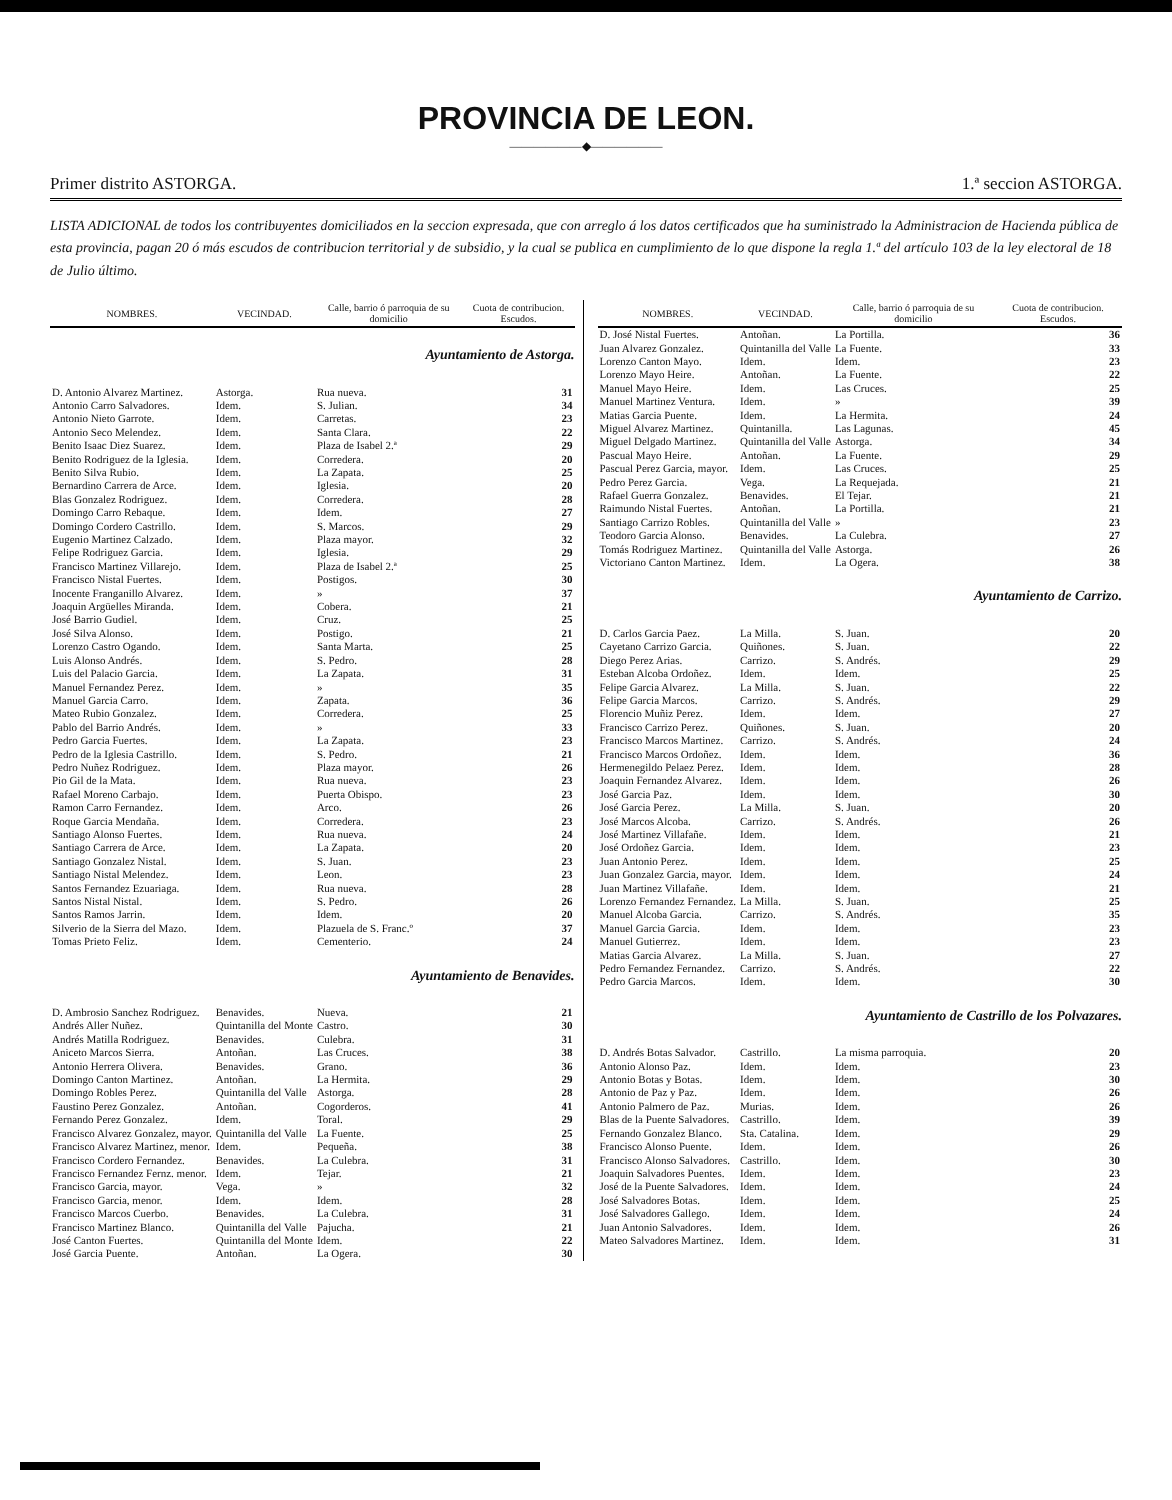PROVINCIA DE LEON.
——————◆——————
Primer distrito ASTORGA. 1.ª seccion ASTORGA.
LISTA ADICIONAL de todos los contribuyentes domiciliados en la seccion expresada, que con arreglo á los datos certificados que ha suministrado la Administracion de Hacienda pública de esta provincia, pagan 20 ó más escudos de contribucion territorial y de subsidio, y la cual se publica en cumplimiento de lo que dispone la regla 1.ª del artículo 103 de la ley electoral de 18 de Julio último.
| NOMBRES. | VECINDAD. | Calle, barrio ó parroquia de su domicilio | Cuota de contribucion. Escudos. |
| --- | --- | --- | --- |
| Ayuntamiento de Astorga. | | | |
| D. Antonio Alvarez Martinez. | Astorga. | Rua nueva. | 31 |
| Antonio Carro Salvadores. | Idem. | S. Julian. | 34 |
| Antonio Nieto Garrote. | Idem. | Carretas. | 23 |
| Antonio Seco Melendez. | Idem. | Santa Clara. | 22 |
| Benito Isaac Diez Suarez. | Idem. | Plaza de Isabel 2.ª | 29 |
| Benito Rodriguez de la Iglesia. | Idem. | Corredera. | 20 |
| Benito Silva Rubio. | Idem. | La Zapata. | 25 |
| Bernardino Carrera de Arce. | Idem. | Iglesia. | 20 |
| Blas Gonzalez Rodriguez. | Idem. | Corredera. | 28 |
| Domingo Carro Rebaque. | Idem. | Idem. | 27 |
| Domingo Cordero Castrillo. | Idem. | S. Marcos. | 29 |
| Eugenio Martinez Calzado. | Idem. | Plaza mayor. | 32 |
| Felipe Rodriguez Garcia. | Idem. | Iglesia. | 29 |
| Francisco Martinez Villarejo. | Idem. | Plaza de Isabel 2.ª | 25 |
| Francisco Nistal Fuertes. | Idem. | Postigos. | 30 |
| Inocente Franganillo Alvarez. | Idem. | » | 37 |
| Joaquin Argüelles Miranda. | Idem. | Cobera. | 21 |
| José Barrio Gudiel. | Idem. | Cruz. | 25 |
| José Silva Alonso. | Idem. | Postigo. | 21 |
| Lorenzo Castro Ogando. | Idem. | Santa Marta. | 25 |
| Luis Alonso Andrés. | Idem. | S. Pedro. | 28 |
| Luis del Palacio Garcia. | Idem. | La Zapata. | 31 |
| Manuel Fernandez Perez. | Idem. | » | 35 |
| Manuel Garcia Carro. | Idem. | Zapata. | 36 |
| Mateo Rubio Gonzalez. | Idem. | Corredera. | 25 |
| Pablo del Barrio Andrés. | Idem. | » | 33 |
| Pedro Garcia Fuertes. | Idem. | La Zapata. | 23 |
| Pedro de la Iglesia Castrillo. | Idem. | S. Pedro. | 21 |
| Pedro Nuñez Rodriguez. | Idem. | Plaza mayor. | 26 |
| Pio Gil de la Mata. | Idem. | Rua nueva. | 23 |
| Rafael Moreno Carbajo. | Idem. | Puerta Obispo. | 23 |
| Ramon Carro Fernandez. | Idem. | Arco. | 26 |
| Roque Garcia Mendaña. | Idem. | Corredera. | 23 |
| Santiago Alonso Fuertes. | Idem. | Rua nueva. | 24 |
| Santiago Carrera de Arce. | Idem. | La Zapata. | 20 |
| Santiago Gonzalez Nistal. | Idem. | S. Juan. | 23 |
| Santiago Nistal Melendez. | Idem. | Leon. | 23 |
| Santos Fernandez Ezuariaga. | Idem. | Rua nueva. | 28 |
| Santos Nistal Nistal. | Idem. | S. Pedro. | 26 |
| Santos Ramos Jarrin. | Idem. | Idem. | 20 |
| Silverio de la Sierra del Mazo. | Idem. | Plazuela de S. Franc.º | 37 |
| Tomas Prieto Feliz. | Idem. | Cementerio. | 24 |
| Ayuntamiento de Benavides. | | | |
| D. Ambrosio Sanchez Rodriguez. | Benavides. | Nueva. | 21 |
| Andrés Aller Nuñez. | Quintanilla del Monte | Castro. | 30 |
| Andrés Matilla Rodriguez. | Benavides. | Culebra. | 31 |
| Aniceto Marcos Sierra. | Antoñan. | Las Cruces. | 38 |
| Antonio Herrera Olivera. | Benavides. | Grano. | 36 |
| Domingo Canton Martinez. | Antoñan. | La Hermita. | 29 |
| Domingo Robles Perez. | Quintanilla del Valle | Astorga. | 28 |
| Faustino Perez Gonzalez. | Antoñan. | Cogorderos. | 41 |
| Fernando Perez Gonzalez. | Idem. | Toral. | 29 |
| Francisco Alvarez Gonzalez, mayor. | Quintanilla del Valle | La Fuente. | 25 |
| Francisco Alvarez Martinez, menor. | Idem. | Pequeña. | 38 |
| Francisco Cordero Fernandez. | Benavides. | La Culebra. | 31 |
| Francisco Fernandez Fernz. menor. | Idem. | Tejar. | 21 |
| Francisco Garcia, mayor. | Vega. | » | 32 |
| Francisco Garcia, menor. | Idem. | Idem. | 28 |
| Francisco Marcos Cuerbo. | Benavides. | La Culebra. | 31 |
| Francisco Martinez Blanco. | Quintanilla del Valle | Pajucha. | 21 |
| José Canton Fuertes. | Quintanilla del Monte | Idem. | 22 |
| José Garcia Puente. | Antoñan. | La Ogera. | 30 |
| NOMBRES. | VECINDAD. | Calle, barrio ó parroquia de su domicilio | Cuota de contribucion. Escudos. |
| --- | --- | --- | --- |
| D. José Nistal Fuertes. | Antoñan. | La Portilla. | 36 |
| Juan Alvarez Gonzalez. | Quintanilla del Valle | La Fuente. | 33 |
| Lorenzo Canton Mayo. | Idem. | Idem. | 23 |
| Lorenzo Mayo Heire. | Antoñan. | La Fuente. | 22 |
| Manuel Mayo Heire. | Idem. | Las Cruces. | 25 |
| Manuel Martinez Ventura. | Idem. | » | 39 |
| Matias Garcia Puente. | Idem. | La Hermita. | 24 |
| Miguel Alvarez Martinez. | Quintanilla. | Las Lagunas. | 45 |
| Miguel Delgado Martinez. | Quintanilla del Valle | Astorga. | 34 |
| Pascual Mayo Heire. | Antoñan. | La Fuente. | 29 |
| Pascual Perez Garcia, mayor. | Idem. | Las Cruces. | 25 |
| Pedro Perez Garcia. | Vega. | La Requejada. | 21 |
| Rafael Guerra Gonzalez. | Benavides. | El Tejar. | 21 |
| Raimundo Nistal Fuertes. | Antoñan. | La Portilla. | 21 |
| Santiago Carrizo Robles. | Quintanilla del Valle | » | 23 |
| Teodoro Garcia Alonso. | Benavides. | La Culebra. | 27 |
| Tomás Rodriguez Martinez. | Quintanilla del Valle | Astorga. | 26 |
| Victoriano Canton Martinez. | Idem. | La Ogera. | 38 |
| Ayuntamiento de Carrizo. | | | |
| D. Carlos Garcia Paez. | La Milla. | S. Juan. | 20 |
| Cayetano Carrizo Garcia. | Quiñones. | S. Juan. | 22 |
| Diego Perez Arias. | Carrizo. | S. Andrés. | 29 |
| Esteban Alcoba Ordoñez. | Idem. | Idem. | 25 |
| Felipe Garcia Alvarez. | La Milla. | S. Juan. | 22 |
| Felipe Garcia Marcos. | Carrizo. | S. Andrés. | 29 |
| Florencio Muñiz Perez. | Idem. | Idem. | 27 |
| Francisco Carrizo Perez. | Quiñones. | S. Juan. | 20 |
| Francisco Marcos Martinez. | Carrizo. | S. Andrés. | 24 |
| Francisco Marcos Ordoñez. | Idem. | Idem. | 36 |
| Hermenegildo Pelaez Perez. | Idem. | Idem. | 28 |
| Joaquin Fernandez Alvarez. | Idem. | Idem. | 26 |
| José Garcia Paz. | Idem. | Idem. | 30 |
| José Garcia Perez. | La Milla. | S. Juan. | 20 |
| José Marcos Alcoba. | Carrizo. | S. Andrés. | 26 |
| José Martinez Villafañe. | Idem. | Idem. | 21 |
| José Ordoñez Garcia. | Idem. | Idem. | 23 |
| Juan Antonio Perez. | Idem. | Idem. | 25 |
| Juan Gonzalez Garcia, mayor. | Idem. | Idem. | 24 |
| Juan Martinez Villafañe. | Idem. | Idem. | 21 |
| Lorenzo Fernandez Fernandez. | La Milla. | S. Juan. | 25 |
| Manuel Alcoba Garcia. | Carrizo. | S. Andrés. | 35 |
| Manuel Garcia Garcia. | Idem. | Idem. | 23 |
| Manuel Gutierrez. | Idem. | Idem. | 23 |
| Matias Garcia Alvarez. | La Milla. | S. Juan. | 27 |
| Pedro Fernandez Fernandez. | Carrizo. | S. Andrés. | 22 |
| Pedro Garcia Marcos. | Idem. | Idem. | 30 |
| Ayuntamiento de Castrillo de los Polvazares. | | | |
| D. Andrés Botas Salvador. | Castrillo. | La misma parroquia. | 20 |
| Antonio Alonso Paz. | Idem. | Idem. | 23 |
| Antonio Botas y Botas. | Idem. | Idem. | 30 |
| Antonio de Paz y Paz. | Idem. | Idem. | 26 |
| Antonio Palmero de Paz. | Murias. | Idem. | 26 |
| Blas de la Puente Salvadores. | Castrillo. | Idem. | 39 |
| Fernando Gonzalez Blanco. | Sta. Catalina. | Idem. | 29 |
| Francisco Alonso Puente. | Idem. | Idem. | 26 |
| Francisco Alonso Salvadores. | Castrillo. | Idem. | 30 |
| Joaquin Salvadores Puentes. | Idem. | Idem. | 23 |
| José de la Puente Salvadores. | Idem. | Idem. | 24 |
| José Salvadores Botas. | Idem. | Idem. | 25 |
| José Salvadores Gallego. | Idem. | Idem. | 24 |
| Juan Antonio Salvadores. | Idem. | Idem. | 26 |
| Mateo Salvadores Martinez. | Idem. | Idem. | 31 |